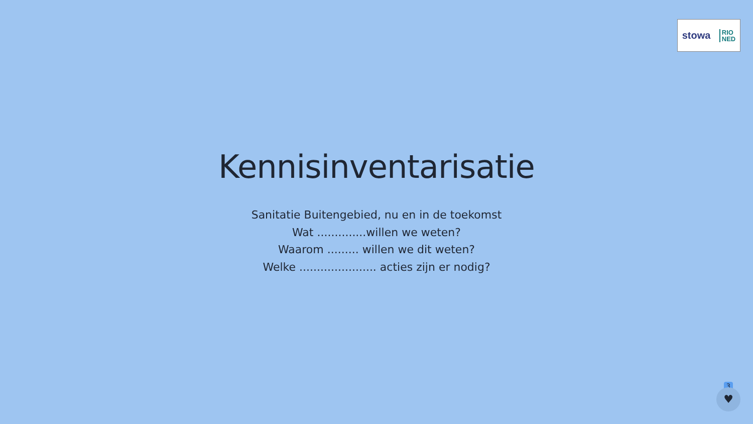stowa RIO
NED
Kennisinventarisatie
Sanitatie Buitengebied, nu en in de toekomst
Wat ..............willen we weten?
Waarom ......... willen we dit weten?
Welke ...................... acties zijn er nodig?
3
♥